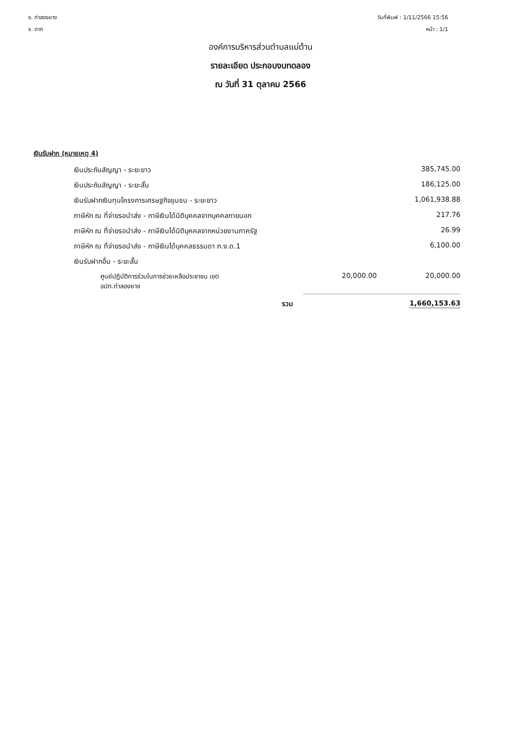อ. ท่าสองยาง
จ. ตาก
วันที่พิมพ์ : 1/11/2566 15:56
หน้า : 1/1
องค์การบริหารส่วนตำบลแม่ต้าน
รายละเอียด ประกอบงบทดลอง
ณ วันที่ 31 ตุลาคม 2566
เงินรับฝาก (หมายเหตุ 4)
| เงินประกันสัญญา - ระยะยาว | | 385,745.00 |
| เงินประกันสัญญา - ระยะสั้น | | 186,125.00 |
| เงินรับฝากเงินทุนโครงการเศรษฐกิจชุมชน - ระยะยาว | | 1,061,938.88 |
| ภาษีหัก ณ ที่จ่ายรอนำส่ง - ภาษีเงินได้นิติบุคคลจากบุคคลภายนอก | | 217.76 |
| ภาษีหัก ณ ที่จ่ายรอนำส่ง - ภาษีเงินได้นิติบุคคลจากหน่วยงานภาครัฐ | | 26.99 |
| ภาษีหัก ณ ที่จ่ายรอนำส่ง - ภาษีเงินได้บุคคลธรรมดา ภ.ง.ด.1 | | 6,100.00 |
| เงินรับฝากอื่น - ระยะสั้น | | |
| ศูนย์ปฏิบัติการร่วมในการช่วยเหลือประชาชน เขต อปท.ท่าสองยาง | 20,000.00 | 20,000.00 |
| รวม | | 1,660,153.63 |